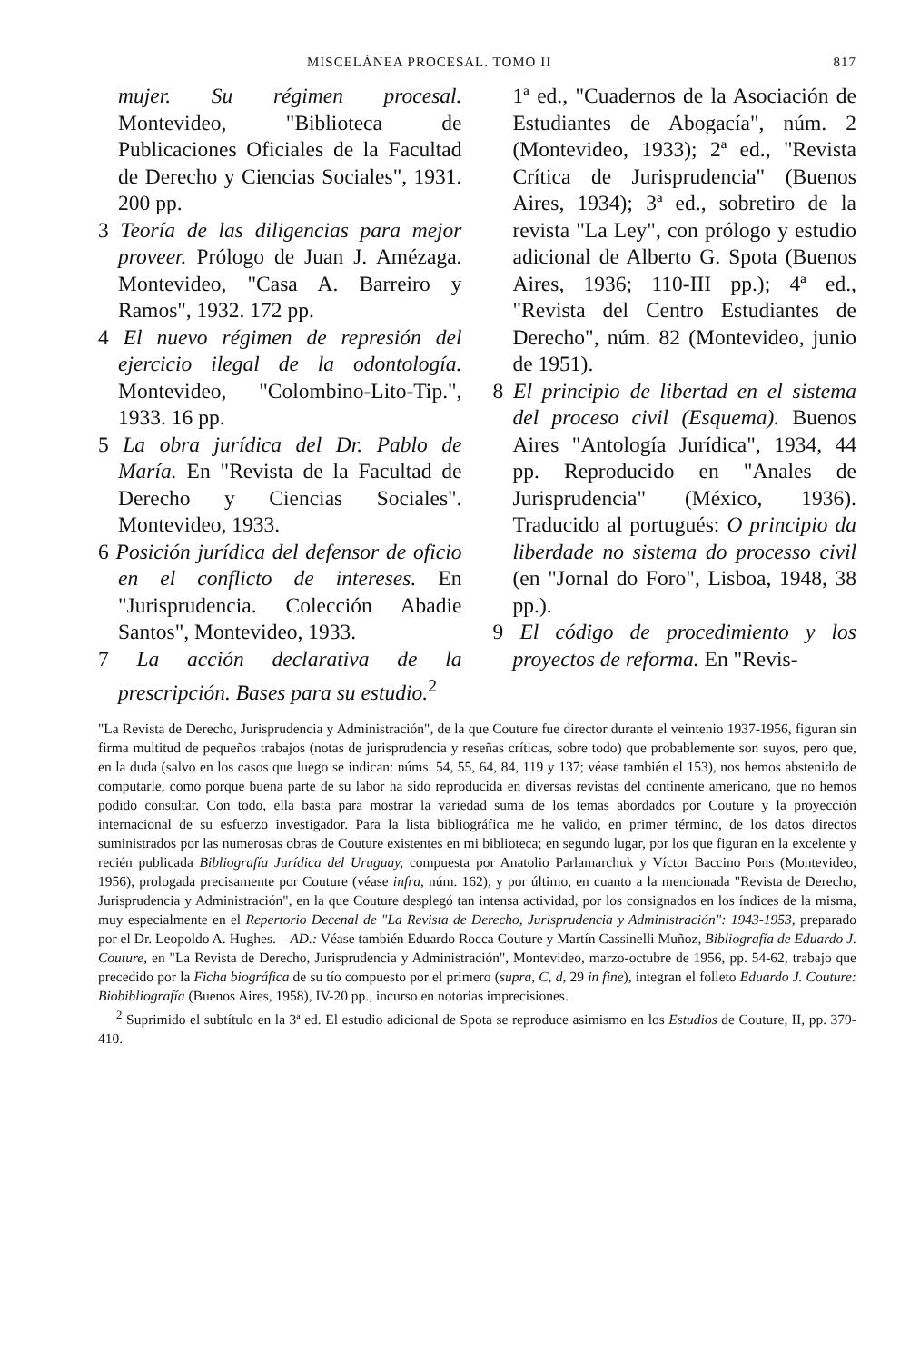MISCELÁNEA PROCESAL. TOMO II 817
mujer. Su régimen procesal. Montevideo, "Biblioteca de Publicaciones Oficiales de la Facultad de Derecho y Ciencias Sociales", 1931. 200 pp.
3 Teoría de las diligencias para mejor proveer. Prólogo de Juan J. Amézaga. Montevideo, "Casa A. Barreiro y Ramos", 1932. 172 pp.
4 El nuevo régimen de represión del ejercicio ilegal de la odontología. Montevideo, "Colombino-Lito-Tip.", 1933. 16 pp.
5 La obra jurídica del Dr. Pablo de María. En "Revista de la Facultad de Derecho y Ciencias Sociales". Montevideo, 1933.
6 Posición jurídica del defensor de oficio en el conflicto de intereses. En "Jurisprudencia. Colección Abadie Santos", Montevideo, 1933.
7 La acción declarativa de la prescripción. Bases para su estudio.<sup>2</sup>
1ª ed., "Cuadernos de la Asociación de Estudiantes de Abogacía", núm. 2 (Montevideo, 1933); 2ª ed., "Revista Crítica de Jurisprudencia" (Buenos Aires, 1934); 3ª ed., sobretiro de la revista "La Ley", con prólogo y estudio adicional de Alberto G. Spota (Buenos Aires, 1936; 110-III pp.); 4ª ed., "Revista del Centro Estudiantes de Derecho", núm. 82 (Montevideo, junio de 1951).
8 El principio de libertad en el sistema del proceso civil (Esquema). Buenos Aires "Antología Jurídica", 1934, 44 pp. Reproducido en "Anales de Jurisprudencia" (México, 1936). Traducido al portugués: O principio da liberdade no sistema do processo civil (en "Jornal do Foro", Lisboa, 1948, 38 pp.).
9 El código de procedimiento y los proyectos de reforma. En "Revis-
"La Revista de Derecho, Jurisprudencia y Administración", de la que Couture fue director durante el veintenio 1937-1956, figuran sin firma multitud de pequeños trabajos (notas de jurisprudencia y reseñas críticas, sobre todo) que probablemente son suyos, pero que, en la duda (salvo en los casos que luego se indican: núms. 54, 55, 64, 84, 119 y 137; véase también el 153), nos hemos abstenido de computarle, como porque buena parte de su labor ha sido reproducida en diversas revistas del continente americano, que no hemos podido consultar. Con todo, ella basta para mostrar la variedad suma de los temas abordados por Couture y la proyección internacional de su esfuerzo investigador. Para la lista bibliográfica me he valido, en primer término, de los datos directos suministrados por las numerosas obras de Couture existentes en mi biblioteca; en segundo lugar, por los que figuran en la excelente y recién publicada Bibliografía Jurídica del Uruguay, compuesta por Anatolio Parlamarchuk y Víctor Baccino Pons (Montevideo, 1956), prologada precisamente por Couture (véase infra, núm. 162), y por último, en cuanto a la mencionada "Revista de Derecho, Jurisprudencia y Administración", en la que Couture desplegó tan intensa actividad, por los consignados en los índices de la misma, muy especialmente en el Repertorio Decenal de "La Revista de Derecho, Jurisprudencia y Administración": 1943-1953, preparado por el Dr. Leopoldo A. Hughes.—AD.: Véase también Eduardo Rocca Couture y Martín Cassinelli Muñoz, Bibliografía de Eduardo J. Couture, en "La Revista de Derecho, Jurisprudencia y Administración", Montevideo, marzo-octubre de 1956, pp. 54-62, trabajo que precedido por la Ficha biográfica de su tío compuesto por el primero (supra, C, d, 29 in fine), integran el folleto Eduardo J. Couture: Biobibliografía (Buenos Aires, 1958), IV-20 pp., incurso en notorias imprecisiones.
<sup>2</sup> Suprimido el subtítulo en la 3ª ed. El estudio adicional de Spota se reproduce asimismo en los Estudios de Couture, II, pp. 379-410.